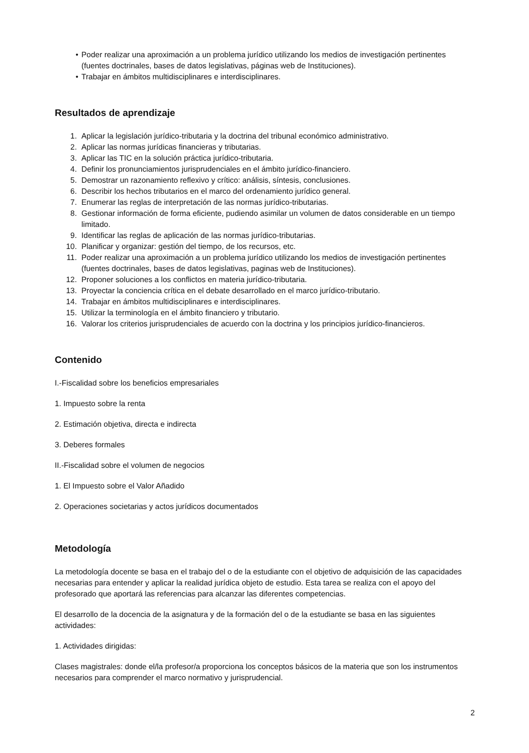• Poder realizar una aproximación a un problema jurídico utilizando los medios de investigación pertinentes (fuentes doctrinales, bases de datos legislativas, páginas web de Instituciones).
• Trabajar en ámbitos multidisciplinares e interdisciplinares.
Resultados de aprendizaje
1. Aplicar la legislación jurídico-tributaria y la doctrina del tribunal económico administrativo.
2. Aplicar las normas jurídicas financieras y tributarias.
3. Aplicar las TIC en la solución práctica jurídico-tributaria.
4. Definir los pronunciamientos jurisprudenciales en el ámbito jurídico-financiero.
5. Demostrar un razonamiento reflexivo y crítico: análisis, síntesis, conclusiones.
6. Describir los hechos tributarios en el marco del ordenamiento jurídico general.
7. Enumerar las reglas de interpretación de las normas jurídico-tributarias.
8. Gestionar información de forma eficiente, pudiendo asimilar un volumen de datos considerable en un tiempo limitado.
9. Identificar las reglas de aplicación de las normas jurídico-tributarias.
10. Planificar y organizar: gestión del tiempo, de los recursos, etc.
11. Poder realizar una aproximación a un problema jurídico utilizando los medios de investigación pertinentes (fuentes doctrinales, bases de datos legislativas, paginas web de Instituciones).
12. Proponer soluciones a los conflictos en materia jurídico-tributaria.
13. Proyectar la conciencia crítica en el debate desarrollado en el marco jurídico-tributario.
14. Trabajar en ámbitos multidisciplinares e interdisciplinares.
15. Utilizar la terminología en el ámbito financiero y tributario.
16. Valorar los criterios jurisprudenciales de acuerdo con la doctrina y los principios jurídico-financieros.
Contenido
I.-Fiscalidad sobre los beneficios empresariales
1. Impuesto sobre la renta
2. Estimación objetiva, directa e indirecta
3. Deberes formales
II.-Fiscalidad sobre el volumen de negocios
1. El Impuesto sobre el Valor Añadido
2. Operaciones societarias y actos jurídicos documentados
Metodología
La metodología docente se basa en el trabajo del o de la estudiante con el objetivo de adquisición de las capacidades necesarias para entender y aplicar la realidad jurídica objeto de estudio. Esta tarea se realiza con el apoyo del profesorado que aportará las referencias para alcanzar las diferentes competencias.
El desarrollo de la docencia de la asignatura y de la formación del o de la estudiante se basa en las siguientes actividades:
1. Actividades dirigidas:
Clases magistrales: donde el/la profesor/a proporciona los conceptos básicos de la materia que son los instrumentos necesarios para comprender el marco normativo y jurisprudencial.
2